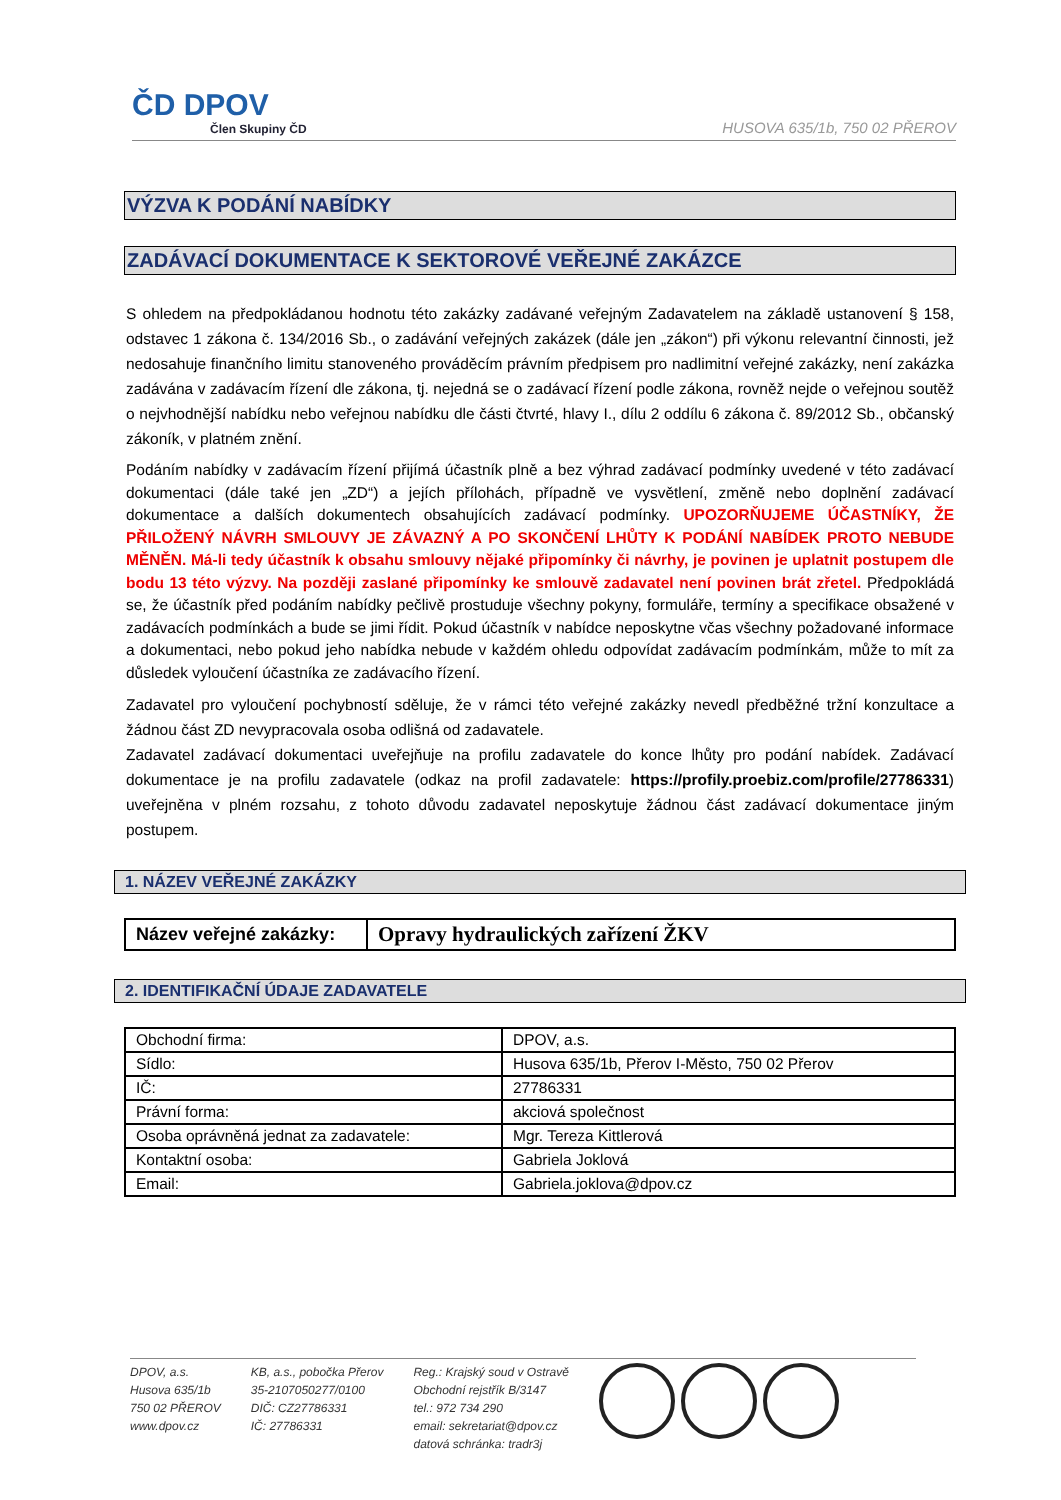ČD DPOV
Člen Skupiny ČD
HUSOVA 635/1b, 750 02 PŘEROV
VÝZVA K PODÁNÍ NABÍDKY
ZADÁVACÍ DOKUMENTACE K SEKTOROVÉ VEŘEJNÉ ZAKÁZCE
S ohledem na předpokládanou hodnotu této zakázky zadávané veřejným Zadavatelem na základě ustanovení § 158, odstavec 1 zákona č. 134/2016 Sb., o zadávání veřejných zakázek (dále jen „zákon“) při výkonu relevantní činnosti, jež nedosahuje finančního limitu stanoveného prováděcím právním předpisem pro nadlimitní veřejné zakázky, není zakázka zadávána v zadávacím řízení dle zákona, tj. nejedná se o zadávací řízení podle zákona, rovněž nejde o veřejnou soutěž o nejvhodnější nabídku nebo veřejnou nabídku dle části čtvrté, hlavy I., dílu 2 oddílu 6 zákona č. 89/2012 Sb., občanský zákoník, v platném znění.
Podáním nabídky v zadávacím řízení přijímá účastník plně a bez výhrad zadávací podmínky uvedené v této zadávací dokumentaci (dále také jen „ZD“) a jejích přílohách, případně ve vysvětlení, změně nebo doplnění zadávací dokumentace a dalších dokumentech obsahujících zadávací podmínky. UPOZORŇUJEME ÚČASTNÍKY, ŽE PŘILOŽENÝ NÁVRH SMLOUVY JE ZÁVAZNÝ A PO SKONČENÍ LHŮTY K PODÁNÍ NABÍDEK PROTO NEBUDE MĚNĚN. Má-li tedy účastník k obsahu smlouvy nějaké připomínky či návrhy, je povinen je uplatnit postupem dle bodu 13 této výzvy. Na později zaslané připomínky ke smlouvě zadavatel není povinen brát zřetel. Předpokládá se, že účastník před podáním nabídky pečlivě prostuduje všechny pokyny, formuláře, termíny a specifikace obsažené v zadávacích podmínkách a bude se jimi řídit. Pokud účastník v nabídce neposkytne včas všechny požadované informace a dokumentaci, nebo pokud jeho nabídka nebude v každém ohledu odpovídat zadávacím podmínkám, může to mít za důsledek vyloučení účastníka ze zadávacího řízení.
Zadavatel pro vyloučení pochybností sděluje, že v rámci této veřejné zakázky nevedl předběžné tržní konzultace a žádnou část ZD nevypracovala osoba odlišná od zadavatele.
Zadavatel zadávací dokumentaci uveřejňuje na profilu zadavatele do konce lhůty pro podání nabídek. Zadávací dokumentace je na profilu zadavatele (odkaz na profil zadavatele: https://profily.proebiz.com/profile/27786331) uveřejněna v plném rozsahu, z tohoto důvodu zadavatel neposkytuje žádnou část zadávací dokumentace jiným postupem.
1. NÁZEV VEŘEJNÉ ZAKÁZKY
| Název veřejné zakázky: | Opravy hydraulických zařízení ŽKV |
2. IDENTIFIKAČNÍ ÚDAJE ZADAVATELE
| Obchodní firma: | DPOV, a.s. |
| Sídlo: | Husova 635/1b, Přerov I-Město, 750 02 Přerov |
| IČ: | 27786331 |
| Právní forma: | akciová společnost |
| Osoba oprávněná jednat za zadavatele: | Mgr. Tereza Kittlerová |
| Kontaktní osoba: | Gabriela Joklová |
| Email: | Gabriela.joklova@dpov.cz |
DPOV, a.s.
Husova 635/1b
750 02 PŘEROV
www.dpov.cz
KB, a.s., pobočka Přerov
35-2107050277/0100
DIČ: CZ27786331
IČ: 27786331
Reg.: Krajský soud v Ostravě
Obchodní rejstřík B/3147
tel.: 972 734 290
email: sekretariat@dpov.cz
datová schránka: tradr3j